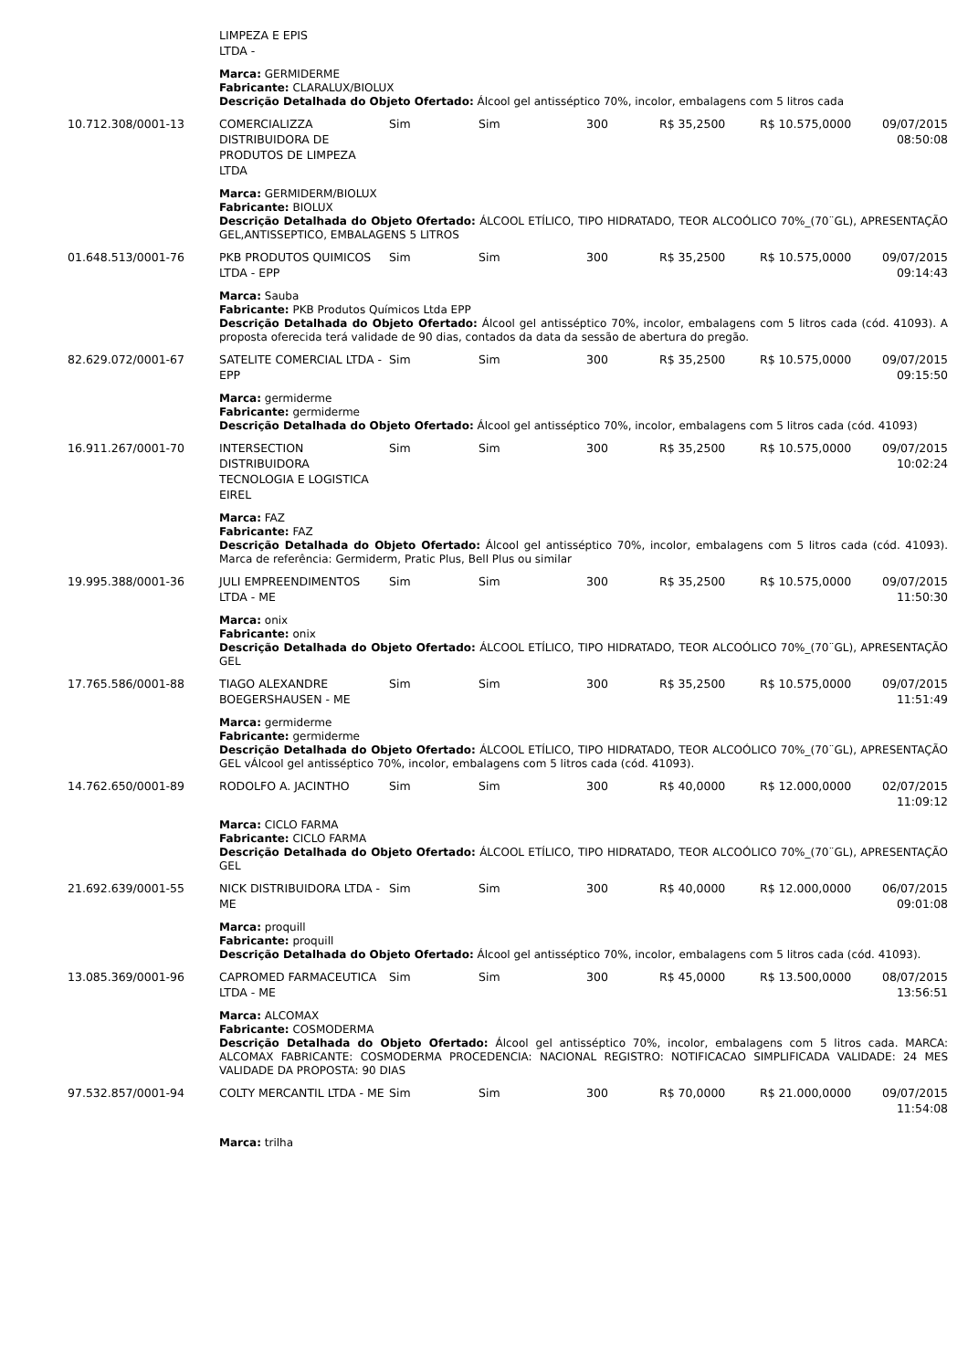| | LIMPEZA E EPIS LTDA - | | | | | | |
| | Marca: GERMIDERME Fabricante: CLARALUX/BIOLUX Descrição Detalhada do Objeto Ofertado: Álcool gel antisséptico 70%, incolor, embalagens com 5 litros cada | | | | | | |
| 10.712.308/0001-13 | COMERCIALIZZA DISTRIBUIDORA DE PRODUTOS DE LIMPEZA LTDA | Sim | Sim | 300 | R$ 35,2500 | R$ 10.575,0000 | 09/07/2015 08:50:08 |
| | Marca: GERMIDERM/BIOLUX Fabricante: BIOLUX Descrição Detalhada do Objeto Ofertado: ÁLCOOL ETÍLICO, TIPO HIDRATADO, TEOR ALCOÓLICO 70%_(70¨GL), APRESENTAÇÃO GEL,ANTISSEPTICO, EMBALAGENS 5 LITROS | | | | | | |
| 01.648.513/0001-76 | PKB PRODUTOS QUIMICOS LTDA - EPP | Sim | Sim | 300 | R$ 35,2500 | R$ 10.575,0000 | 09/07/2015 09:14:43 |
| | Marca: Sauba Fabricante: PKB Produtos Químicos Ltda EPP Descrição Detalhada do Objeto Ofertado: Álcool gel antisséptico 70%, incolor, embalagens com 5 litros cada (cód. 41093). A proposta oferecida terá validade de 90 dias, contados da data da sessão de abertura do pregão. | | | | | | |
| 82.629.072/0001-67 | SATELITE COMERCIAL LTDA - EPP | Sim | Sim | 300 | R$ 35,2500 | R$ 10.575,0000 | 09/07/2015 09:15:50 |
| | Marca: germiderme Fabricante: germiderme Descrição Detalhada do Objeto Ofertado: Álcool gel antisséptico 70%, incolor, embalagens com 5 litros cada (cód. 41093) | | | | | | |
| 16.911.267/0001-70 | INTERSECTION DISTRIBUIDORA TECNOLOGIA E LOGISTICA EIREL | Sim | Sim | 300 | R$ 35,2500 | R$ 10.575,0000 | 09/07/2015 10:02:24 |
| | Marca: FAZ Fabricante: FAZ Descrição Detalhada do Objeto Ofertado: Álcool gel antisséptico 70%, incolor, embalagens com 5 litros cada (cód. 41093). Marca de referência: Germiderm, Pratic Plus, Bell Plus ou similar | | | | | | |
| 19.995.388/0001-36 | JULI EMPREENDIMENTOS LTDA - ME | Sim | Sim | 300 | R$ 35,2500 | R$ 10.575,0000 | 09/07/2015 11:50:30 |
| | Marca: onix Fabricante: onix Descrição Detalhada do Objeto Ofertado: ÁLCOOL ETÍLICO, TIPO HIDRATADO, TEOR ALCOÓLICO 70%_(70¨GL), APRESENTAÇÃO GEL | | | | | | |
| 17.765.586/0001-88 | TIAGO ALEXANDRE BOEGERSHAUSEN - ME | Sim | Sim | 300 | R$ 35,2500 | R$ 10.575,0000 | 09/07/2015 11:51:49 |
| | Marca: germiderme Fabricante: germiderme Descrição Detalhada do Objeto Ofertado: ÁLCOOL ETÍLICO, TIPO HIDRATADO, TEOR ALCOÓLICO 70%_(70¨GL), APRESENTAÇÃO GEL vÁlcool gel antisséptico 70%, incolor, embalagens com 5 litros cada (cód. 41093). | | | | | | |
| 14.762.650/0001-89 | RODOLFO A. JACINTHO | Sim | Sim | 300 | R$ 40,0000 | R$ 12.000,0000 | 02/07/2015 11:09:12 |
| | Marca: CICLO FARMA Fabricante: CICLO FARMA Descrição Detalhada do Objeto Ofertado: ÁLCOOL ETÍLICO, TIPO HIDRATADO, TEOR ALCOÓLICO 70%_(70¨GL), APRESENTAÇÃO GEL | | | | | | |
| 21.692.639/0001-55 | NICK DISTRIBUIDORA LTDA - ME | Sim | Sim | 300 | R$ 40,0000 | R$ 12.000,0000 | 06/07/2015 09:01:08 |
| | Marca: proquill Fabricante: proquill Descrição Detalhada do Objeto Ofertado: Álcool gel antisséptico 70%, incolor, embalagens com 5 litros cada (cód. 41093). | | | | | | |
| 13.085.369/0001-96 | CAPROMED FARMACEUTICA LTDA - ME | Sim | Sim | 300 | R$ 45,0000 | R$ 13.500,0000 | 08/07/2015 13:56:51 |
| | Marca: ALCOMAX Fabricante: COSMODERMA Descrição Detalhada do Objeto Ofertado: Álcool gel antisséptico 70%, incolor, embalagens com 5 litros cada. MARCA: ALCOMAX FABRICANTE: COSMODERMA PROCEDENCIA: NACIONAL REGISTRO: NOTIFICACAO SIMPLIFICADA VALIDADE: 24 MES VALIDADE DA PROPOSTA: 90 DIAS | | | | | | |
| 97.532.857/0001-94 | COLTY MERCANTIL LTDA - ME | Sim | Sim | 300 | R$ 70,0000 | R$ 21.000,0000 | 09/07/2015 11:54:08 |
| | Marca: trilha | | | | | | |